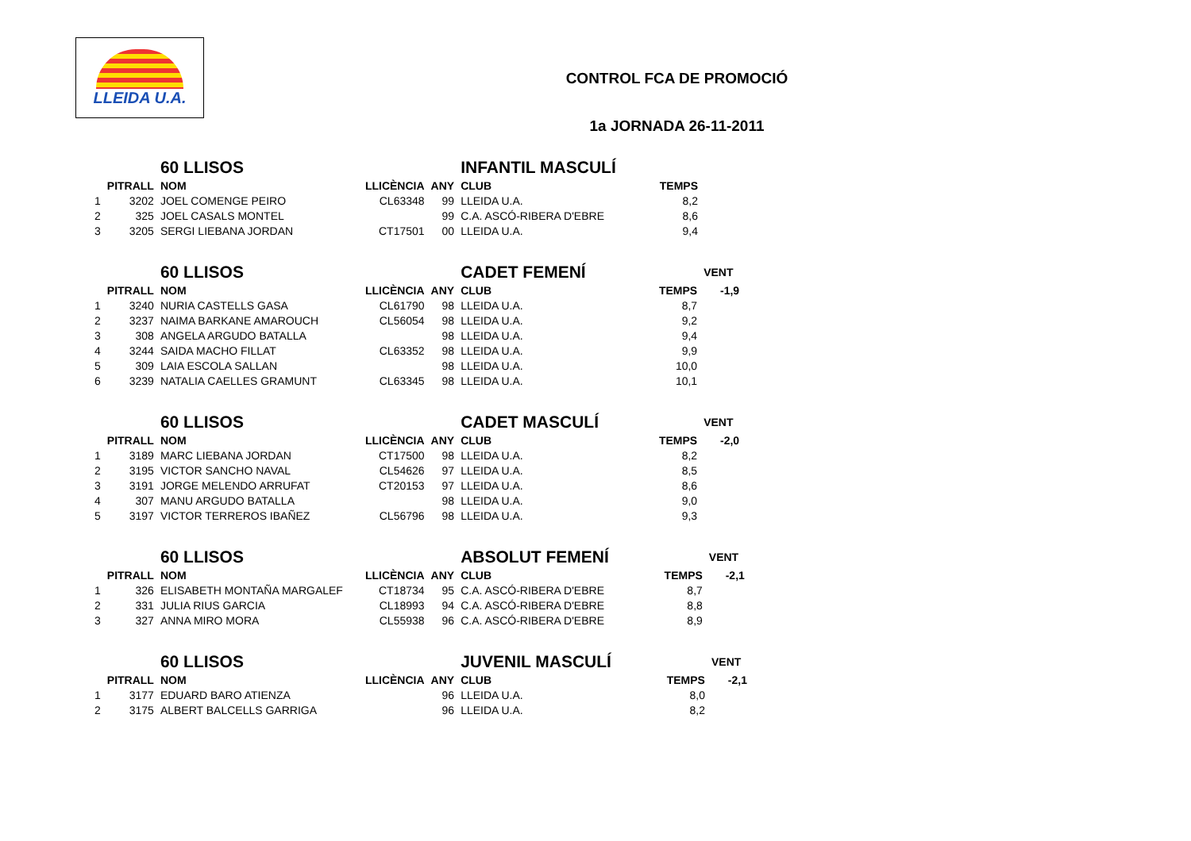LLEIDA U.A.
CONTROL FCA DE PROMOCIÓ
1a JORNADA 26-11-2011
| | | 60 LLISOS | | | INFANTIL MASCULÍ | | |
| --- | --- | --- | --- | --- | --- | --- | --- |
| | PITRALL | NOM | LLICÈNCIA | ANY | CLUB | TEMPS | |
| 1 | 3202 | JOEL COMENGE PEIRO | CL63348 | 99 | LLEIDA U.A. | 8,2 | |
| 2 | 325 | JOEL CASALS MONTEL | | 99 | C.A. ASCÓ-RIBERA D'EBRE | 8,6 | |
| 3 | 3205 | SERGI LIEBANA JORDAN | CT17501 | 00 | LLEIDA U.A. | 9,4 | |
| | | 60 LLISOS | | | CADET FEMENÍ | | VENT |
| --- | --- | --- | --- | --- | --- | --- | --- |
| | PITRALL | NOM | LLICÈNCIA | ANY | CLUB | TEMPS | -1,9 |
| 1 | 3240 | NURIA CASTELLS GASA | CL61790 | 98 | LLEIDA U.A. | 8,7 | |
| 2 | 3237 | NAIMA BARKANE AMAROUCH | CL56054 | 98 | LLEIDA U.A. | 9,2 | |
| 3 | 308 | ANGELA ARGUDO BATALLA | | 98 | LLEIDA U.A. | 9,4 | |
| 4 | 3244 | SAIDA MACHO FILLAT | CL63352 | 98 | LLEIDA U.A. | 9,9 | |
| 5 | 309 | LAIA ESCOLA SALLAN | | 98 | LLEIDA U.A. | 10,0 | |
| 6 | 3239 | NATALIA CAELLES GRAMUNT | CL63345 | 98 | LLEIDA U.A. | 10,1 | |
| | | 60 LLISOS | | | CADET MASCULÍ | | VENT |
| --- | --- | --- | --- | --- | --- | --- | --- |
| | PITRALL | NOM | LLICÈNCIA | ANY | CLUB | TEMPS | -2,0 |
| 1 | 3189 | MARC LIEBANA JORDAN | CT17500 | 98 | LLEIDA U.A. | 8,2 | |
| 2 | 3195 | VICTOR SANCHO NAVAL | CL54626 | 97 | LLEIDA U.A. | 8,5 | |
| 3 | 3191 | JORGE MELENDO ARRUFAT | CT20153 | 97 | LLEIDA U.A. | 8,6 | |
| 4 | 307 | MANU ARGUDO BATALLA | | 98 | LLEIDA U.A. | 9,0 | |
| 5 | 3197 | VICTOR TERREROS IBAÑEZ | CL56796 | 98 | LLEIDA U.A. | 9,3 | |
| | | 60 LLISOS | | | ABSOLUT FEMENÍ | | VENT |
| --- | --- | --- | --- | --- | --- | --- | --- |
| | PITRALL | NOM | LLICÈNCIA | ANY | CLUB | TEMPS | -2,1 |
| 1 | 326 | ELISABETH MONTAÑA MARGALEF | CT18734 | 95 | C.A. ASCÓ-RIBERA D'EBRE | 8,7 | |
| 2 | 331 | JULIA RIUS GARCIA | CL18993 | 94 | C.A. ASCÓ-RIBERA D'EBRE | 8,8 | |
| 3 | 327 | ANNA MIRO MORA | CL55938 | 96 | C.A. ASCÓ-RIBERA D'EBRE | 8,9 | |
| | | 60 LLISOS | | | JUVENIL MASCULÍ | | VENT |
| --- | --- | --- | --- | --- | --- | --- | --- |
| | PITRALL | NOM | LLICÈNCIA | ANY | CLUB | TEMPS | -2,1 |
| 1 | 3177 | EDUARD BARO ATIENZA | | 96 | LLEIDA U.A. | 8,0 | |
| 2 | 3175 | ALBERT BALCELLS GARRIGA | | 96 | LLEIDA U.A. | 8,2 | |